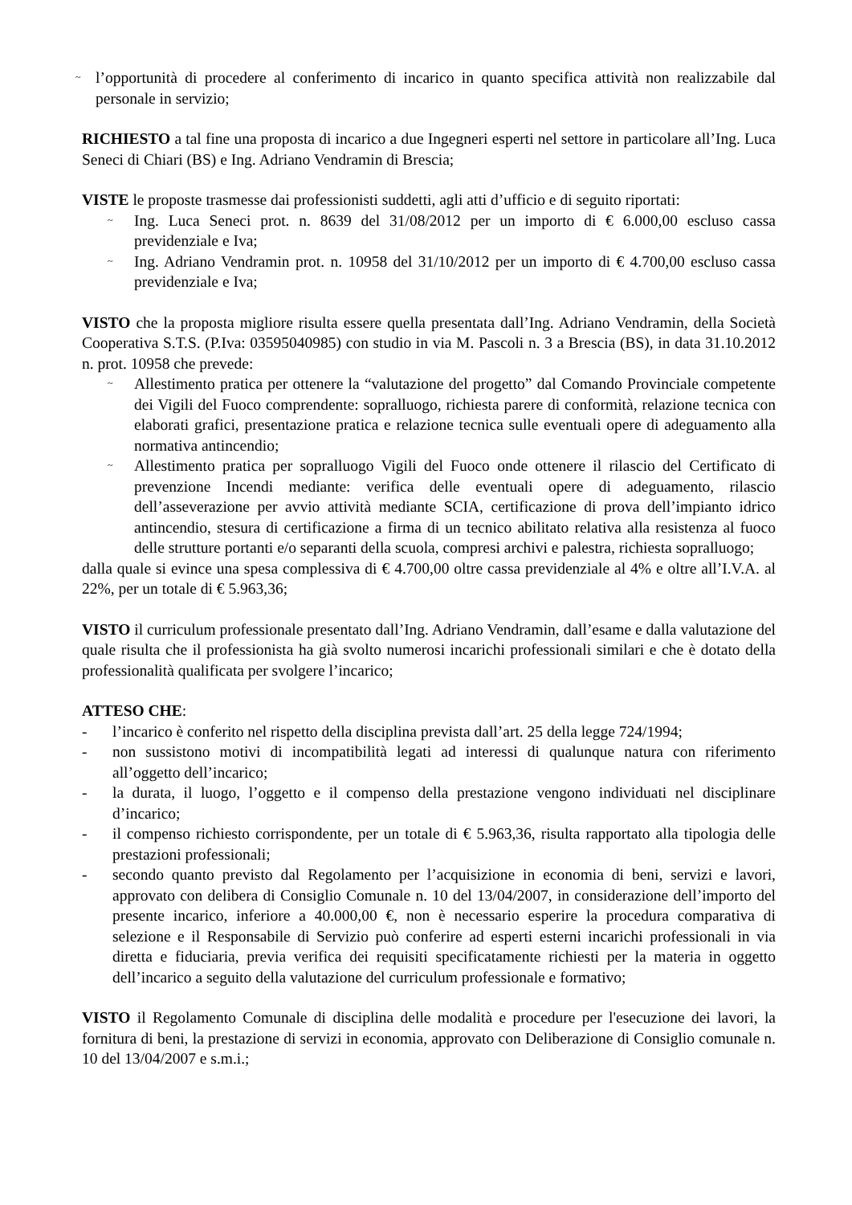~ l’opportunità di procedere al conferimento di incarico in quanto specifica attività non realizzabile dal personale in servizio;
RICHIESTO a tal fine una proposta di incarico a due Ingegneri esperti nel settore in particolare all’Ing. Luca Seneci di Chiari (BS) e Ing. Adriano Vendramin di Brescia;
VISTE le proposte trasmesse dai professionisti suddetti, agli atti d’ufficio e di seguito riportati:
~ Ing. Luca Seneci prot. n. 8639 del 31/08/2012 per un importo di € 6.000,00 escluso cassa previdenziale e Iva;
~ Ing. Adriano Vendramin prot. n. 10958 del 31/10/2012 per un importo di € 4.700,00 escluso cassa previdenziale e Iva;
VISTO che la proposta migliore risulta essere quella presentata dall’Ing. Adriano Vendramin, della Società Cooperativa S.T.S. (P.Iva: 03595040985) con studio in via M. Pascoli n. 3 a Brescia (BS), in data 31.10.2012 n. prot. 10958 che prevede:
~ Allestimento pratica per ottenere la “valutazione del progetto” dal Comando Provinciale competente dei Vigili del Fuoco comprendente: sopralluogo, richiesta parere di conformità, relazione tecnica con elaborati grafici, presentazione pratica e relazione tecnica sulle eventuali opere di adeguamento alla normativa antincendio;
~ Allestimento pratica per sopralluogo Vigili del Fuoco onde ottenere il rilascio del Certificato di prevenzione Incendi mediante: verifica delle eventuali opere di adeguamento, rilascio dell’asseverazione per avvio attività mediante SCIA, certificazione di prova dell’impianto idrico antincendio, stesura di certificazione a firma di un tecnico abilitato relativa alla resistenza al fuoco delle strutture portanti e/o separanti della scuola, compresi archivi e palestra, richiesta sopralluogo;
dalla quale si evince una spesa complessiva di € 4.700,00 oltre cassa previdenziale al 4% e oltre all’I.V.A. al 22%, per un totale di € 5.963,36;
VISTO il curriculum professionale presentato dall’Ing. Adriano Vendramin, dall’esame e dalla valutazione del quale risulta che il professionista ha già svolto numerosi incarichi professionali similari e che è dotato della professionalità qualificata per svolgere l’incarico;
ATTESO CHE:
- l’incarico è conferito nel rispetto della disciplina prevista dall’art. 25 della legge 724/1994;
- non sussistono motivi di incompatibilità legati ad interessi di qualunque natura con riferimento all’oggetto dell’incarico;
- la durata, il luogo, l’oggetto e il compenso della prestazione vengono individuati nel disciplinare d’incarico;
- il compenso richiesto corrispondente, per un totale di € 5.963,36, risulta rapportato alla tipologia delle prestazioni professionali;
- secondo quanto previsto dal Regolamento per l’acquisizione in economia di beni, servizi e lavori, approvato con delibera di Consiglio Comunale n. 10 del 13/04/2007, in considerazione dell’importo del presente incarico, inferiore a 40.000,00 €, non è necessario esperire la procedura comparativa di selezione e il Responsabile di Servizio può conferire ad esperti esterni incarichi professionali in via diretta e fiduciaria, previa verifica dei requisiti specificatamente richiesti per la materia in oggetto dell’incarico a seguito della valutazione del curriculum professionale e formativo;
VISTO il Regolamento Comunale di disciplina delle modalità e procedure per l'esecuzione dei lavori, la fornitura di beni, la prestazione di servizi in economia, approvato con Deliberazione di Consiglio comunale n. 10 del 13/04/2007 e s.m.i.;